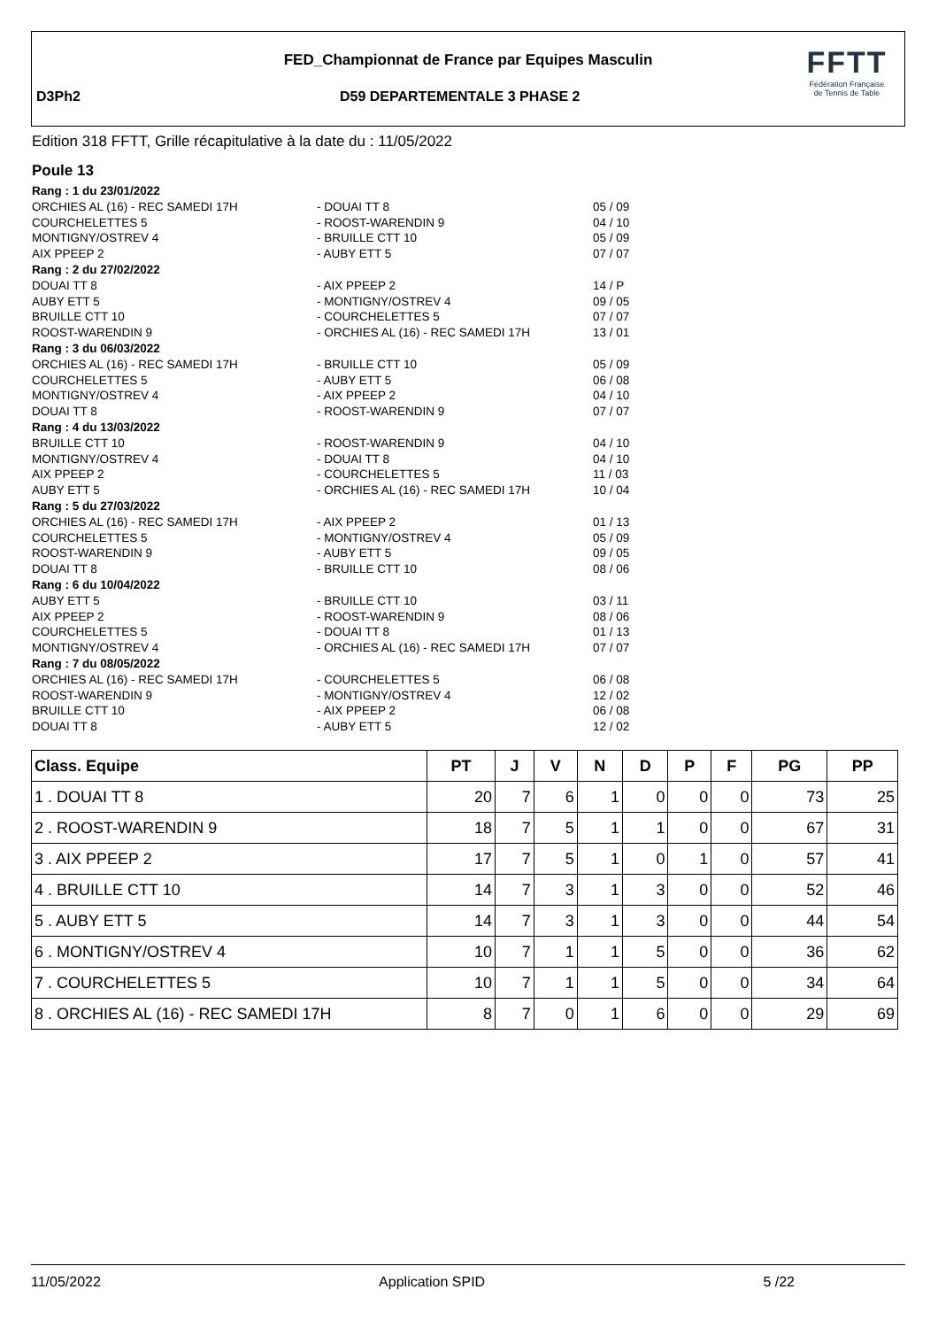FED_Championnat de France par Equipes Masculin
D3Ph2 D59 DEPARTEMENTALE 3 PHASE 2
FFTT
Fédération Française
de Tennis de Table
Edition 318 FFTT, Grille récapitulative à la date du : 11/05/2022
Poule 13
Rang : 1 du 23/01/2022
ORCHIES AL (16) - REC SAMEDI 17H
- DOUAI TT 8
05 / 09
COURCHELETTES 5
- ROOST-WARENDIN 9
04 / 10
MONTIGNY/OSTREV 4
- BRUILLE CTT 10
05 / 09
AIX PPEEP 2
- AUBY ETT 5
07 / 07
Rang : 2 du 27/02/2022
DOUAI TT 8
- AIX PPEEP 2
14 / P
AUBY ETT 5
- MONTIGNY/OSTREV 4
09 / 05
BRUILLE CTT 10
- COURCHELETTES 5
07 / 07
ROOST-WARENDIN 9
- ORCHIES AL (16) - REC SAMEDI 17H
13 / 01
Rang : 3 du 06/03/2022
ORCHIES AL (16) - REC SAMEDI 17H
- BRUILLE CTT 10
05 / 09
COURCHELETTES 5
- AUBY ETT 5
06 / 08
MONTIGNY/OSTREV 4
- AIX PPEEP 2
04 / 10
DOUAI TT 8
- ROOST-WARENDIN 9
07 / 07
Rang : 4 du 13/03/2022
BRUILLE CTT 10
- ROOST-WARENDIN 9
04 / 10
MONTIGNY/OSTREV 4
- DOUAI TT 8
04 / 10
AIX PPEEP 2
- COURCHELETTES 5
11 / 03
AUBY ETT 5
- ORCHIES AL (16) - REC SAMEDI 17H
10 / 04
Rang : 5 du 27/03/2022
ORCHIES AL (16) - REC SAMEDI 17H
- AIX PPEEP 2
01 / 13
COURCHELETTES 5
- MONTIGNY/OSTREV 4
05 / 09
ROOST-WARENDIN 9
- AUBY ETT 5
09 / 05
DOUAI TT 8
- BRUILLE CTT 10
08 / 06
Rang : 6 du 10/04/2022
AUBY ETT 5
- BRUILLE CTT 10
03 / 11
AIX PPEEP 2
- ROOST-WARENDIN 9
08 / 06
COURCHELETTES 5
- DOUAI TT 8
01 / 13
MONTIGNY/OSTREV 4
- ORCHIES AL (16) - REC SAMEDI 17H
07 / 07
Rang : 7 du 08/05/2022
ORCHIES AL (16) - REC SAMEDI 17H
- COURCHELETTES 5
06 / 08
ROOST-WARENDIN 9
- MONTIGNY/OSTREV 4
12 / 02
BRUILLE CTT 10
- AIX PPEEP 2
06 / 08
DOUAI TT 8
- AUBY ETT 5
12 / 02
| Class. Equipe | PT | J | V | N | D | P | F | PG | PP |
| --- | --- | --- | --- | --- | --- | --- | --- | --- | --- |
| 1 . DOUAI TT 8 | 20 | 7 | 6 | 1 | 0 | 0 | 0 | 73 | 25 |
| 2 . ROOST-WARENDIN 9 | 18 | 7 | 5 | 1 | 1 | 0 | 0 | 67 | 31 |
| 3 . AIX PPEEP 2 | 17 | 7 | 5 | 1 | 0 | 1 | 0 | 57 | 41 |
| 4 . BRUILLE CTT 10 | 14 | 7 | 3 | 1 | 3 | 0 | 0 | 52 | 46 |
| 5 . AUBY ETT 5 | 14 | 7 | 3 | 1 | 3 | 0 | 0 | 44 | 54 |
| 6 . MONTIGNY/OSTREV 4 | 10 | 7 | 1 | 1 | 5 | 0 | 0 | 36 | 62 |
| 7 . COURCHELETTES 5 | 10 | 7 | 1 | 1 | 5 | 0 | 0 | 34 | 64 |
| 8 . ORCHIES AL (16) - REC SAMEDI 17H | 8 | 7 | 0 | 1 | 6 | 0 | 0 | 29 | 69 |
11/05/2022 Application SPID 5 /22